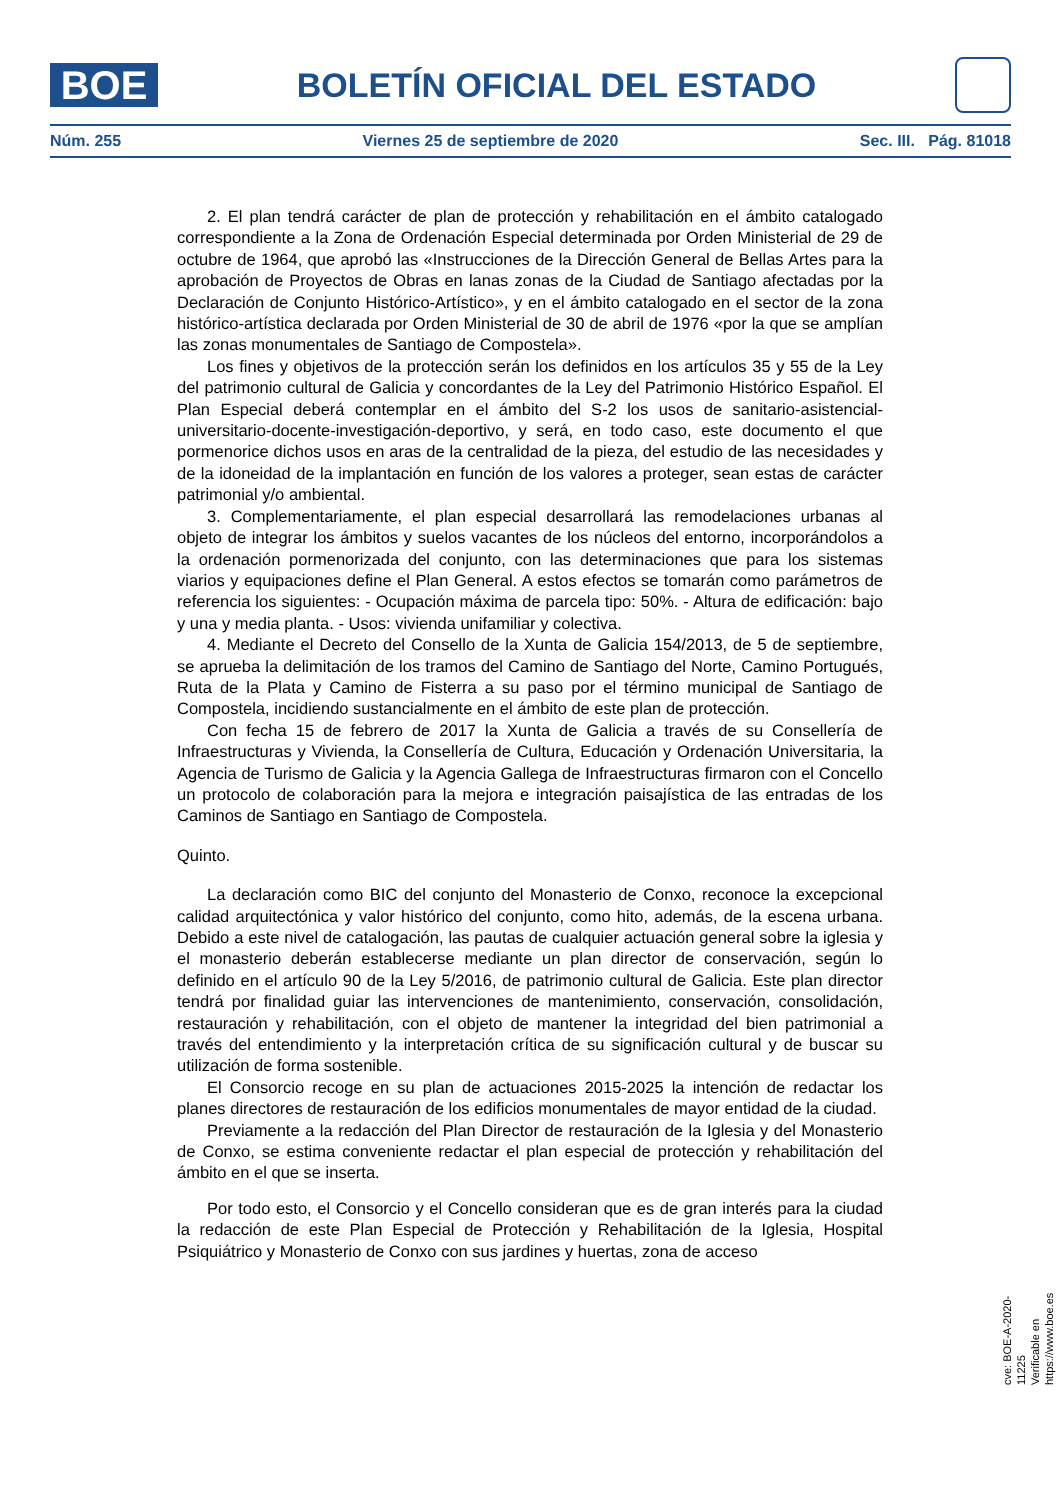BOE
BOLETÍN OFICIAL DEL ESTADO
Núm. 255 Viernes 25 de septiembre de 2020 Sec. III. Pág. 81018
2. El plan tendrá carácter de plan de protección y rehabilitación en el ámbito catalogado correspondiente a la Zona de Ordenación Especial determinada por Orden Ministerial de 29 de octubre de 1964, que aprobó las «Instrucciones de la Dirección General de Bellas Artes para la aprobación de Proyectos de Obras en lanas zonas de la Ciudad de Santiago afectadas por la Declaración de Conjunto Histórico-Artístico», y en el ámbito catalogado en el sector de la zona histórico-artística declarada por Orden Ministerial de 30 de abril de 1976 «por la que se amplían las zonas monumentales de Santiago de Compostela».
Los fines y objetivos de la protección serán los definidos en los artículos 35 y 55 de la Ley del patrimonio cultural de Galicia y concordantes de la Ley del Patrimonio Histórico Español. El Plan Especial deberá contemplar en el ámbito del S-2 los usos de sanitario-asistencial-universitario-docente-investigación-deportivo, y será, en todo caso, este documento el que pormenorice dichos usos en aras de la centralidad de la pieza, del estudio de las necesidades y de la idoneidad de la implantación en función de los valores a proteger, sean estas de carácter patrimonial y/o ambiental.
3. Complementariamente, el plan especial desarrollará las remodelaciones urbanas al objeto de integrar los ámbitos y suelos vacantes de los núcleos del entorno, incorporándolos a la ordenación pormenorizada del conjunto, con las determinaciones que para los sistemas viarios y equipaciones define el Plan General. A estos efectos se tomarán como parámetros de referencia los siguientes: - Ocupación máxima de parcela tipo: 50%. - Altura de edificación: bajo y una y media planta. - Usos: vivienda unifamiliar y colectiva.
4. Mediante el Decreto del Consello de la Xunta de Galicia 154/2013, de 5 de septiembre, se aprueba la delimitación de los tramos del Camino de Santiago del Norte, Camino Portugués, Ruta de la Plata y Camino de Fisterra a su paso por el término municipal de Santiago de Compostela, incidiendo sustancialmente en el ámbito de este plan de protección.
Con fecha 15 de febrero de 2017 la Xunta de Galicia a través de su Consellería de Infraestructuras y Vivienda, la Consellería de Cultura, Educación y Ordenación Universitaria, la Agencia de Turismo de Galicia y la Agencia Gallega de Infraestructuras firmaron con el Concello un protocolo de colaboración para la mejora e integración paisajística de las entradas de los Caminos de Santiago en Santiago de Compostela.
Quinto.
La declaración como BIC del conjunto del Monasterio de Conxo, reconoce la excepcional calidad arquitectónica y valor histórico del conjunto, como hito, además, de la escena urbana. Debido a este nivel de catalogación, las pautas de cualquier actuación general sobre la iglesia y el monasterio deberán establecerse mediante un plan director de conservación, según lo definido en el artículo 90 de la Ley 5/2016, de patrimonio cultural de Galicia. Este plan director tendrá por finalidad guiar las intervenciones de mantenimiento, conservación, consolidación, restauración y rehabilitación, con el objeto de mantener la integridad del bien patrimonial a través del entendimiento y la interpretación crítica de su significación cultural y de buscar su utilización de forma sostenible.
El Consorcio recoge en su plan de actuaciones 2015-2025 la intención de redactar los planes directores de restauración de los edificios monumentales de mayor entidad de la ciudad.
Previamente a la redacción del Plan Director de restauración de la Iglesia y del Monasterio de Conxo, se estima conveniente redactar el plan especial de protección y rehabilitación del ámbito en el que se inserta.
Por todo esto, el Consorcio y el Concello consideran que es de gran interés para la ciudad la redacción de este Plan Especial de Protección y Rehabilitación de la Iglesia, Hospital Psiquiátrico y Monasterio de Conxo con sus jardines y huertas, zona de acceso
cve: BOE-A-2020-11225
Verificable en https://www.boe.es